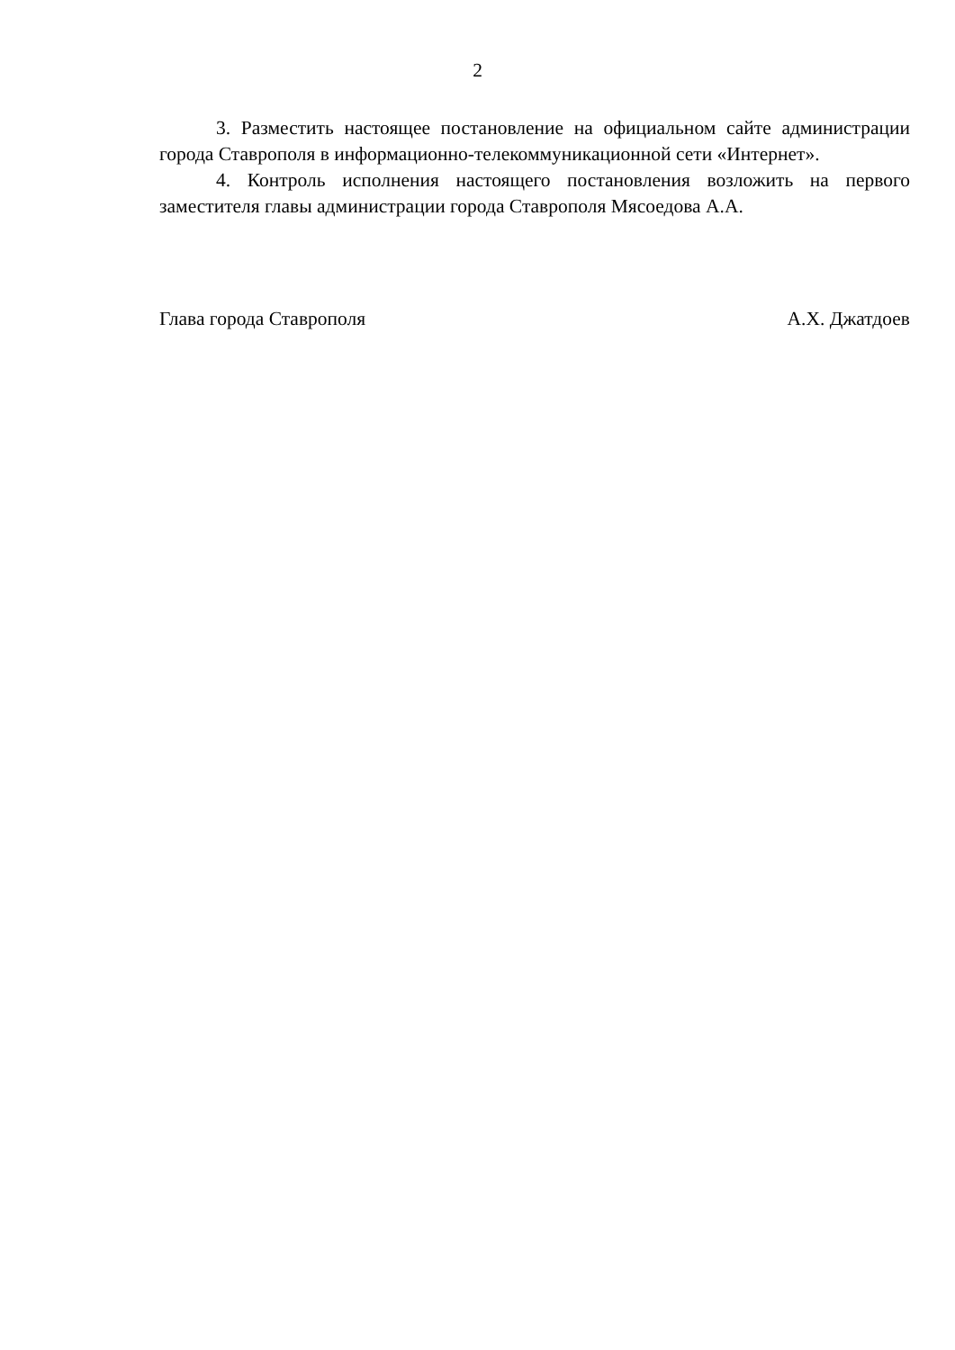2
3. Разместить настоящее постановление на официальном сайте администрации города Ставрополя в информационно-телекоммуникационной сети «Интернет».
4. Контроль исполнения настоящего постановления возложить на первого заместителя главы администрации города Ставрополя Мясоедова А.А.
Глава города Ставрополя А.Х. Джатдоев